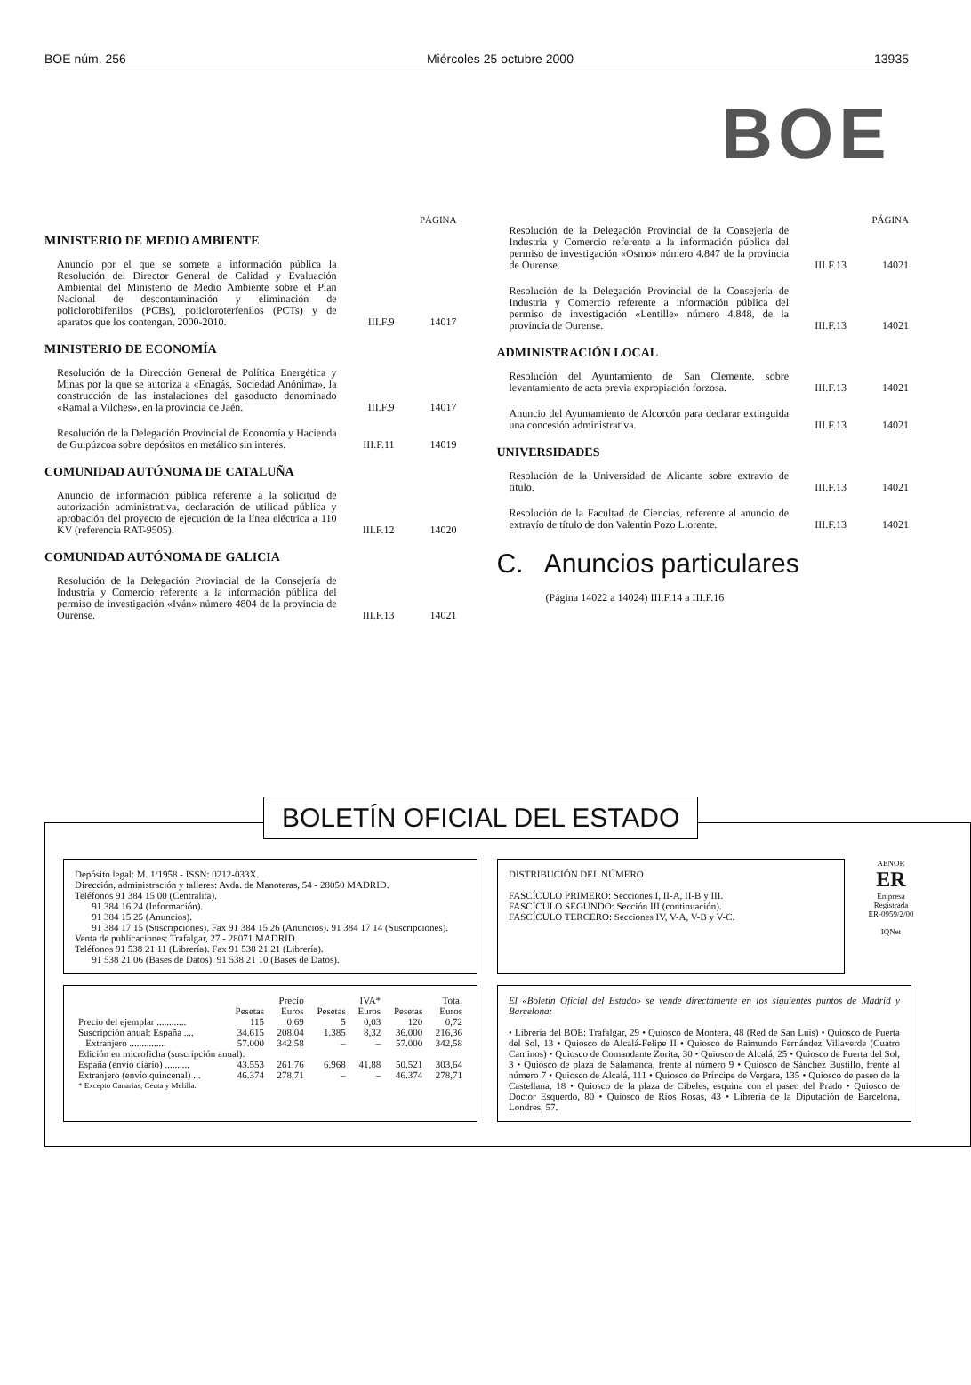BOE núm. 256 Miércoles 25 octubre 2000 13935
BOE
PÁGINA
MINISTERIO DE MEDIO AMBIENTE
Anuncio por el que se somete a información pública la Resolución del Director General de Calidad y Evaluación Ambiental del Ministerio de Medio Ambiente sobre el Plan Nacional de descontaminación y eliminación de policlorobifenilos (PCBs), policloroterfenilos (PCTs) y de aparatos que los contengan, 2000-2010. III.F.9 14017
MINISTERIO DE ECONOMÍA
Resolución de la Dirección General de Política Energética y Minas por la que se autoriza a «Enagás, Sociedad Anónima», la construcción de las instalaciones del gasoducto denominado «Ramal a Vilches», en la provincia de Jaén. III.F.9 14017
Resolución de la Delegación Provincial de Economía y Hacienda de Guipúzcoa sobre depósitos en metálico sin interés. III.F.11 14019
COMUNIDAD AUTÓNOMA DE CATALUÑA
Anuncio de información pública referente a la solicitud de autorización administrativa, declaración de utilidad pública y aprobación del proyecto de ejecución de la línea eléctrica a 110 KV (referencia RAT-9505). III.F.12 14020
COMUNIDAD AUTÓNOMA DE GALICIA
Resolución de la Delegación Provincial de la Consejería de Industria y Comercio referente a la información pública del permiso de investigación «Iván» número 4804 de la provincia de Ourense. III.F.13 14021
PÁGINA
Resolución de la Delegación Provincial de la Consejería de Industria y Comercio referente a la información pública del permiso de investigación «Osmo» número 4.847 de la provincia de Ourense. III.F.13 14021
Resolución de la Delegación Provincial de la Consejería de Industria y Comercio referente a información pública del permiso de investigación «Lentille» número 4.848, de la provincia de Ourense. III.F.13 14021
ADMINISTRACIÓN LOCAL
Resolución del Ayuntamiento de San Clemente, sobre levantamiento de acta previa expropiación forzosa. III.F.13 14021
Anuncio del Ayuntamiento de Alcorcón para declarar extinguida una concesión administrativa. III.F.13 14021
UNIVERSIDADES
Resolución de la Universidad de Alicante sobre extravío de título. III.F.13 14021
Resolución de la Facultad de Ciencias, referente al anuncio de extravío de título de don Valentín Pozo Llorente. III.F.13 14021
C. Anuncios particulares
(Página 14022 a 14024) III.F.14 a III.F.16
BOLETÍN OFICIAL DEL ESTADO
Depósito legal: M. 1/1958 - ISSN: 0212-033X.
Dirección, administración y talleres: Avda. de Manoteras, 54 - 28050 MADRID.
Teléfonos 91 384 15 00 (Centralita).
91 384 16 24 (Información).
91 384 15 25 (Anuncios).
91 384 17 15 (Suscripciones). Fax 91 384 15 26 (Anuncios). 91 384 17 14 (Suscripciones).
Venta de publicaciones: Trafalgar, 27 - 28071 MADRID.
Teléfonos 91 538 21 11 (Librería). Fax 91 538 21 21 (Librería).
91 538 21 06 (Bases de Datos). 91 538 21 10 (Bases de Datos).
DISTRIBUCIÓN DEL NÚMERO
FASCÍCULO PRIMERO: Secciones I, II-A, II-B y III.
FASCÍCULO SEGUNDO: Sección III (continuación).
FASCÍCULO TERCERO: Secciones IV, V-A, V-B y V-C.
AENOR
ER
Empresa Registrada
ER-0959/2/00
IQNet
| | Precio | | IVA* | | Total | |
| --- | --- | --- | --- | --- | --- | --- |
| | Pesetas | Euros | Pesetas | Euros | Pesetas | Euros |
| Precio del ejemplar ............ | 115 | 0,69 | 5 | 0,03 | 120 | 0,72 |
| Suscripción anual: España .... | 34.615 | 208,04 | 1.385 | 8,32 | 36.000 | 216,36 |
| Extranjero ............... | 57.000 | 342,58 | – | – | 57.000 | 342,58 |
| Edición en microficha (suscripción anual): | | | | | | |
| España (envío diario) .......... | 43.553 | 261,76 | 6.968 | 41,88 | 50.521 | 303,64 |
| Extranjero (envío quincenal) ... | 46.374 | 278,71 | – | – | 46.374 | 278,71 |
| * Excepto Canarias, Ceuta y Melilla. | | | | | | |
El «Boletín Oficial del Estado» se vende directamente en los siguientes puntos de Madrid y Barcelona:
• Librería del BOE: Trafalgar, 29 • Quiosco de Montera, 48 (Red de San Luis) • Quiosco de Puerta del Sol, 13 • Quiosco de Alcalá-Felipe II • Quiosco de Raimundo Fernández Villaverde (Cuatro Caminos) • Quiosco de Comandante Zorita, 30 • Quiosco de Alcalá, 25 • Quiosco de Puerta del Sol, 3 • Quiosco de plaza de Salamanca, frente al número 9 • Quiosco de Sánchez Bustillo, frente al número 7 • Quiosco de Alcalá, 111 • Quiosco de Príncipe de Vergara, 135 • Quiosco de paseo de la Castellana, 18 • Quiosco de la plaza de Cibeles, esquina con el paseo del Prado • Quiosco de Doctor Esquerdo, 80 • Quiosco de Ríos Rosas, 43 • Librería de la Diputación de Barcelona, Londres, 57.